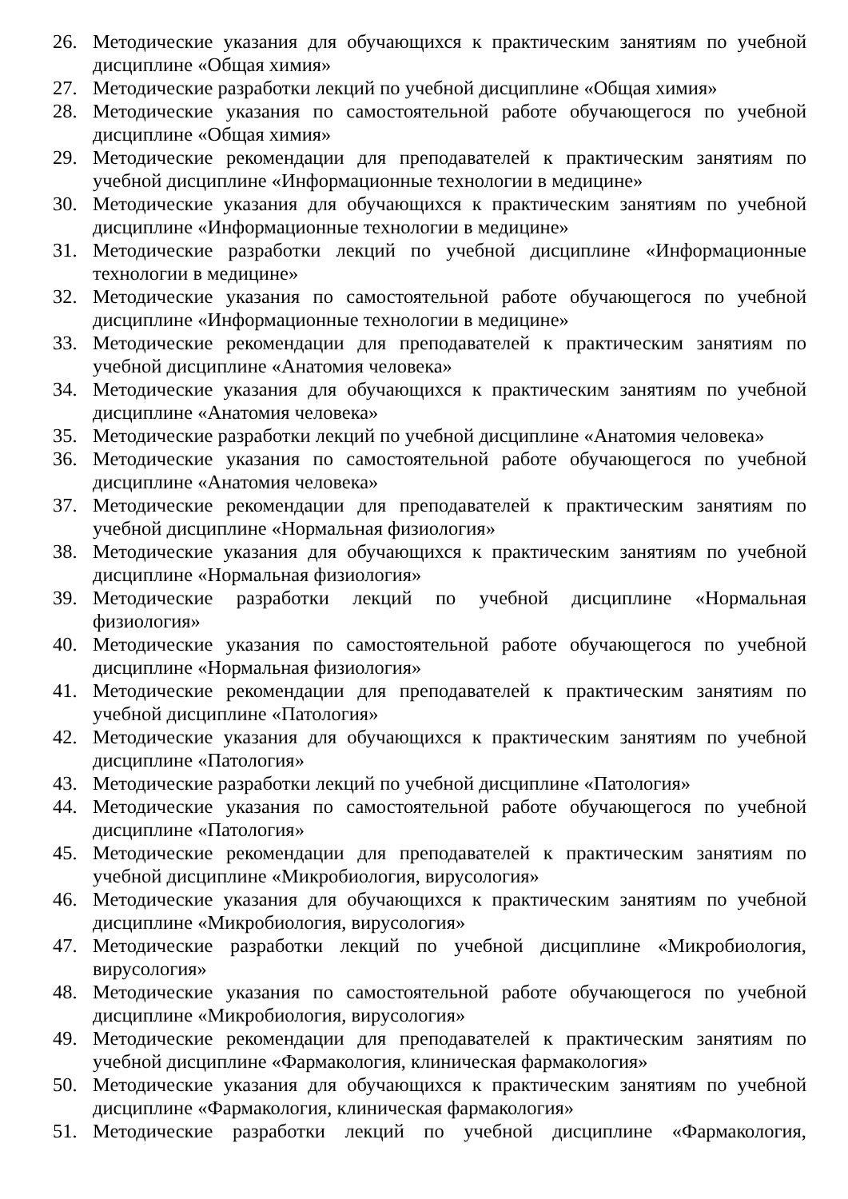26. Методические указания для обучающихся к практическим занятиям по учебной дисциплине «Общая химия»
27. Методические разработки лекций по учебной дисциплине «Общая химия»
28. Методические указания по самостоятельной работе обучающегося по учебной дисциплине «Общая химия»
29. Методические рекомендации для преподавателей к практическим занятиям по учебной дисциплине «Информационные технологии в медицине»
30. Методические указания для обучающихся к практическим занятиям по учебной дисциплине «Информационные технологии в медицине»
31. Методические разработки лекций по учебной дисциплине «Информационные технологии в медицине»
32. Методические указания по самостоятельной работе обучающегося по учебной дисциплине «Информационные технологии в медицине»
33. Методические рекомендации для преподавателей к практическим занятиям по учебной дисциплине «Анатомия человека»
34. Методические указания для обучающихся к практическим занятиям по учебной дисциплине «Анатомия человека»
35. Методические разработки лекций по учебной дисциплине «Анатомия человека»
36. Методические указания по самостоятельной работе обучающегося по учебной дисциплине «Анатомия человека»
37. Методические рекомендации для преподавателей к практическим занятиям по учебной дисциплине «Нормальная физиология»
38. Методические указания для обучающихся к практическим занятиям по учебной дисциплине «Нормальная физиология»
39. Методические разработки лекций по учебной дисциплине «Нормальная физиология»
40. Методические указания по самостоятельной работе обучающегося по учебной дисциплине «Нормальная физиология»
41. Методические рекомендации для преподавателей к практическим занятиям по учебной дисциплине «Патология»
42. Методические указания для обучающихся к практическим занятиям по учебной дисциплине «Патология»
43. Методические разработки лекций по учебной дисциплине «Патология»
44. Методические указания по самостоятельной работе обучающегося по учебной дисциплине «Патология»
45. Методические рекомендации для преподавателей к практическим занятиям по учебной дисциплине «Микробиология, вирусология»
46. Методические указания для обучающихся к практическим занятиям по учебной дисциплине «Микробиология, вирусология»
47. Методические разработки лекций по учебной дисциплине «Микробиология, вирусология»
48. Методические указания по самостоятельной работе обучающегося по учебной дисциплине «Микробиология, вирусология»
49. Методические рекомендации для преподавателей к практическим занятиям по учебной дисциплине «Фармакология, клиническая фармакология»
50. Методические указания для обучающихся к практическим занятиям по учебной дисциплине «Фармакология, клиническая фармакология»
51. Методические разработки лекций по учебной дисциплине «Фармакология,